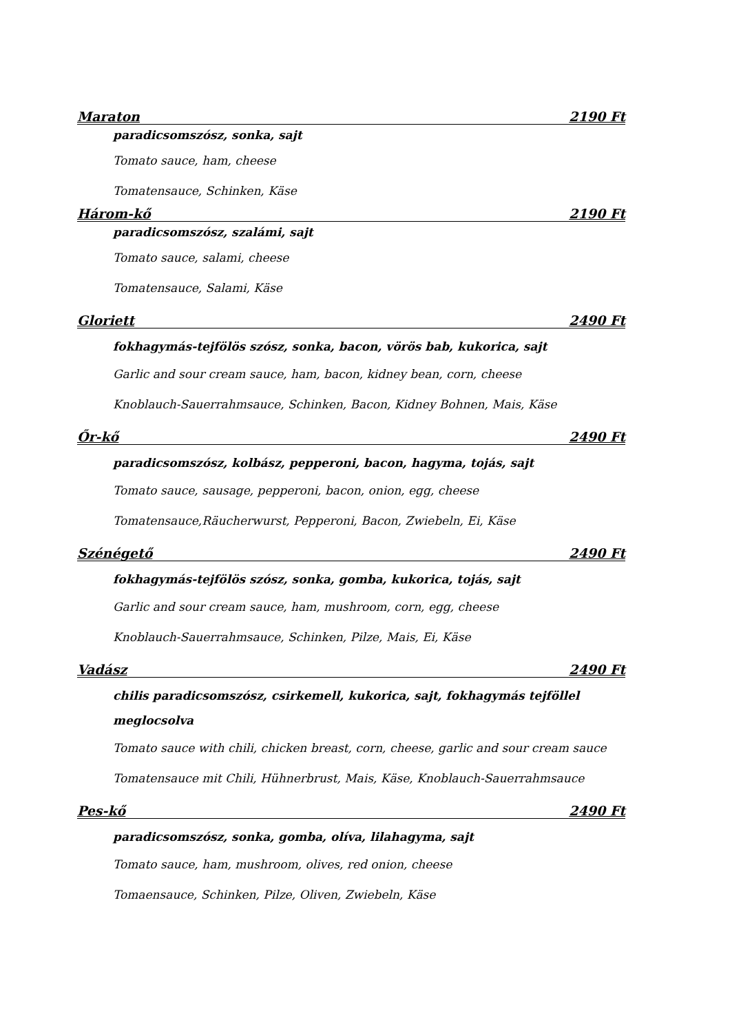Maraton 2190 Ft
paradicsomszósz, sonka, sajt
Tomato sauce, ham, cheese
Tomatensauce, Schinken, Käse
Három-kő 2190 Ft
paradicsomszósz, szalámi, sajt
Tomato sauce, salami, cheese
Tomatensauce, Salami, Käse
Gloriett 2490 Ft
fokhagymás-tejfölös szósz, sonka, bacon, vörös bab, kukorica, sajt
Garlic and sour cream sauce, ham, bacon, kidney bean, corn, cheese
Knoblauch-Sauerrahmsauce, Schinken, Bacon, Kidney Bohnen, Mais, Käse
Őr-kő 2490 Ft
paradicsomszósz, kolbász, pepperoni, bacon, hagyma, tojás, sajt
Tomato sauce, sausage, pepperoni, bacon, onion, egg, cheese
Tomatensauce,Räucherwurst, Pepperoni, Bacon, Zwiebeln, Ei, Käse
Szénégető 2490 Ft
fokhagymás-tejfölös szósz, sonka, gomba, kukorica, tojás, sajt
Garlic and sour cream sauce, ham, mushroom, corn, egg, cheese
Knoblauch-Sauerrahmsauce, Schinken, Pilze, Mais, Ei, Käse
Vadász 2490 Ft
chilis paradicsomszósz, csirkemell, kukorica, sajt, fokhagymás tejföllel meglocsolva
Tomato sauce with chili, chicken breast, corn, cheese, garlic and sour cream sauce
Tomatensauce mit Chili, Hühnerbrust, Mais, Käse, Knoblauch-Sauerrahmsauce
Pes-kő 2490 Ft
paradicsomszósz, sonka, gomba, olíva, lilahagyma, sajt
Tomato sauce, ham, mushroom, olives, red onion, cheese
Tomaensauce, Schinken, Pilze, Oliven, Zwiebeln, Käse